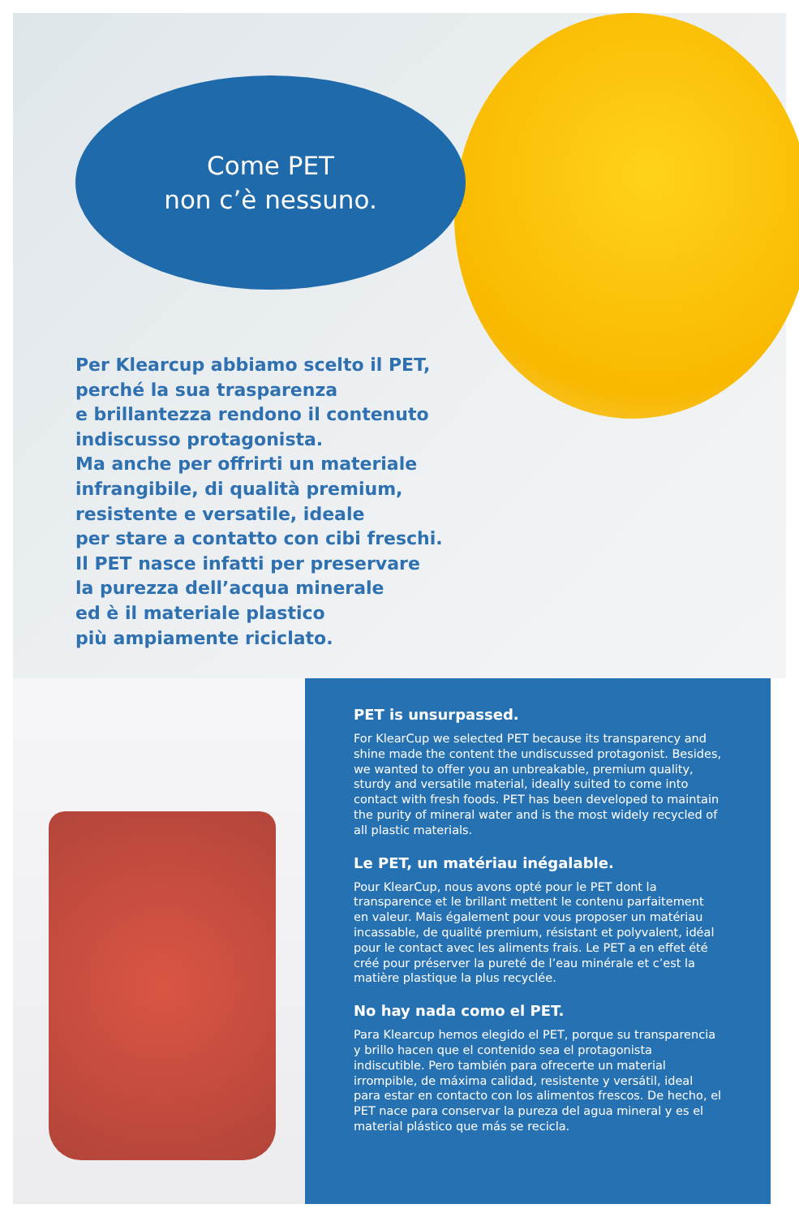Come PET
non c’è nessuno.
Per Klearcup abbiamo scelto il PET,
perché la sua trasparenza
e brillantezza rendono il contenuto
indiscusso protagonista.
Ma anche per offrirti un materiale
infrangibile, di qualità premium,
resistente e versatile, ideale
per stare a contatto con cibi freschi.
Il PET nasce infatti per preservare
la purezza dell’acqua minerale
ed è il materiale plastico
più ampiamente riciclato.
PET is unsurpassed.
For KlearCup we selected PET because its transparency and shine made the content the undiscussed protagonist. Besides, we wanted to offer you an unbreakable, premium quality, sturdy and versatile material, ideally suited to come into contact with fresh foods. PET has been developed to maintain the purity of mineral water and is the most widely recycled of all plastic materials.
Le PET, un matériau inégalable.
Pour KlearCup, nous avons opté pour le PET dont la transparence et le brillant mettent le contenu parfaitement en valeur. Mais également pour vous proposer un matériau incassable, de qualité premium, résistant et polyvalent, idéal pour le contact avec les aliments frais. Le PET a en effet été créé pour préserver la pureté de l’eau minérale et c’est la matière plastique la plus recyclée.
No hay nada como el PET.
Para Klearcup hemos elegido el PET, porque su transparencia y brillo hacen que el contenido sea el protagonista indiscutible. Pero también para ofrecerte un material irrompible, de máxima calidad, resistente y versátil, ideal para estar en contacto con los alimentos frescos. De hecho, el PET nace para conservar la pureza del agua mineral y es el material plástico que más se recicla.